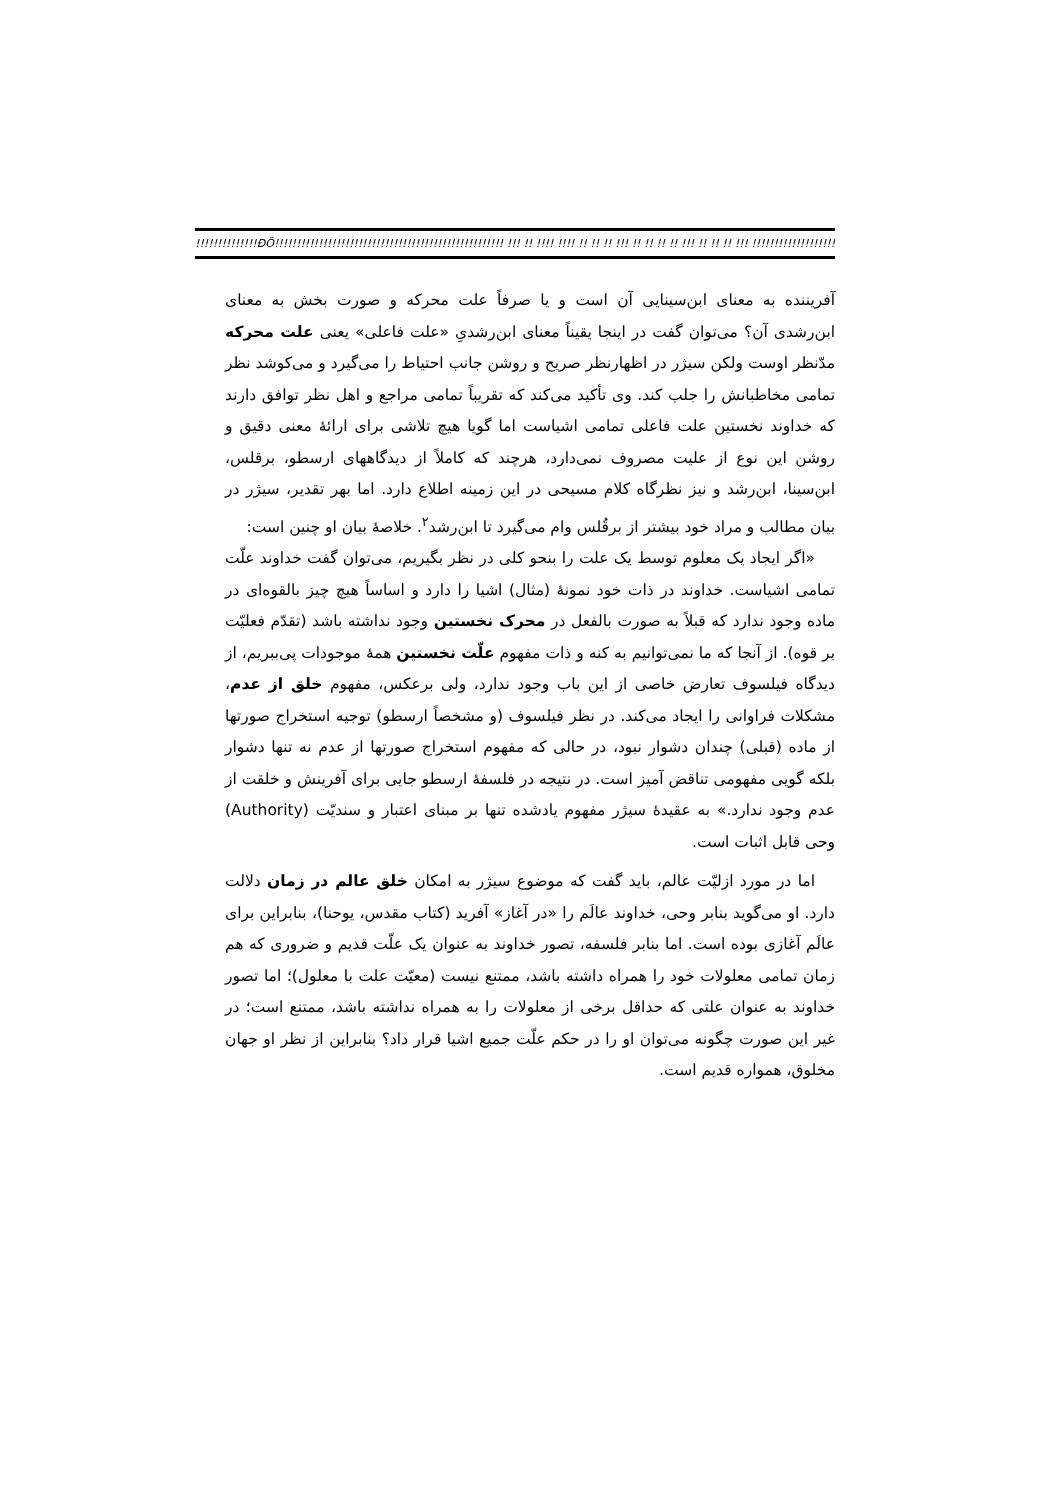!!!!!!!!!!!!!!ÐÖ!!!!!!!!!!!!!!!!!!!!!!!!!!!!!!!!!!!!!!!!!!!!!!!!!!!! !!! !! !!!! !!!! !! !! !! !!! !! !! !! !! !!! !! !! !! !!! !!!!!!!!!!!!!!!!!!!!!!!!!!!!!!!!!!!!!!
آفریننده به معنای ابن‌سینایی آن است و یا صرفاً علت محرکه و صورت بخش به معنای ابن‌رشدی آن؟ می‌توان گفت در اینجا یقیناً معنای ابن‌رشدیِ «علت فاعلی» یعنی علت محرکه مدّنظر اوست ولکن سیژر در اظهارنظر صریح و روشن جانب احتیاط را می‌گیرد و می‌کوشد نظر تمامی مخاطبانش را جلب کند. وی تأکید می‌کند که تقریباً تمامی مراجع و اهل نظر توافق دارند که خداوند نخستین علت فاعلی تمامی اشیاست اما گویا هیچ تلاشی برای ارائهٔ معنی دقیق و روشن این نوع از علیت مصروف نمی‌دارد، هرچند که کاملاً از دیدگاههای ارسطو، برقلس، ابن‌سینا، ابن‌رشد و نیز نظرگاه کلام مسیحی در این زمینه اطلاع دارد. اما بهر تقدیر، سیژر در بیان مطالب و مراد خود بیشتر از برقُلس وام می‌گیرد تا ابن‌رشد<sup>۲</sup>. خلاصهٔ بیان او چنین است:
«اگر ایجاد یک معلوم توسط یک علت را بنحو کلی در نظر بگیریم، می‌توان گفت خداوند علّت تمامی اشیاست. خداوند در ذات خود نمونهٔ (مثال) اشیا را دارد و اساساً هیچ چیز بالقوه‌ای در ماده وجود ندارد که قبلاً به صورت بالفعل در محرک نخستین وجود نداشته باشد (تقدّم فعلیّت بر قوه). از آنجا که ما نمی‌توانیم به کنه و ذات مفهوم علّت نخستین همهٔ موجودات پی‌ببریم، از دیدگاه فیلسوف تعارض خاصی از این باب وجود ندارد، ولی برعکس، مفهوم خلق از عدم، مشکلات فراوانی را ایجاد می‌کند. در نظر فیلسوف (و مشخصاً ارسطو) توجیه استخراج صورتها از ماده (قبلی) چندان دشوار نبود، در حالی که مفهوم استخراج صورتها از عدم نه تنها دشوار بلکه گویی مفهومی تناقض آمیز است. در نتیجه در فلسفهٔ ارسطو جایی برای آفرینش و خلقت از عدم وجود ندارد.» به عقیدهٔ سیژر مفهوم یادشده تنها بر مبنای اعتبار و سندیّت (Authority) وحی قابل اثبات است.
اما در مورد ازلیّت عالم، باید گفت که موضوع سیژر به امکان خلق عالم در زمان دلالت دارد. او می‌گوید بنابر وحی، خداوند عالَم را «در آغاز» آفرید (کتاب مقدس، یوحنا)، بنابراین برای عالَم آغازی بوده است. اما بنابر فلسفه، تصور خداوند به عنوان یک علّت قدیم و ضروری که هم زمان تمامی معلولات خود را همراه داشته باشد، ممتنع نیست (معیّت علت با معلول)؛ اما تصور خداوند به عنوان علتی که حداقل برخی از معلولات را به همراه نداشته باشد، ممتنع است؛ در غیر این صورت چگونه می‌توان او را در حکم علّت جمیع اشیا قرار داد؟ بنابراین از نظر او جهان مخلوق، همواره قدیم است.